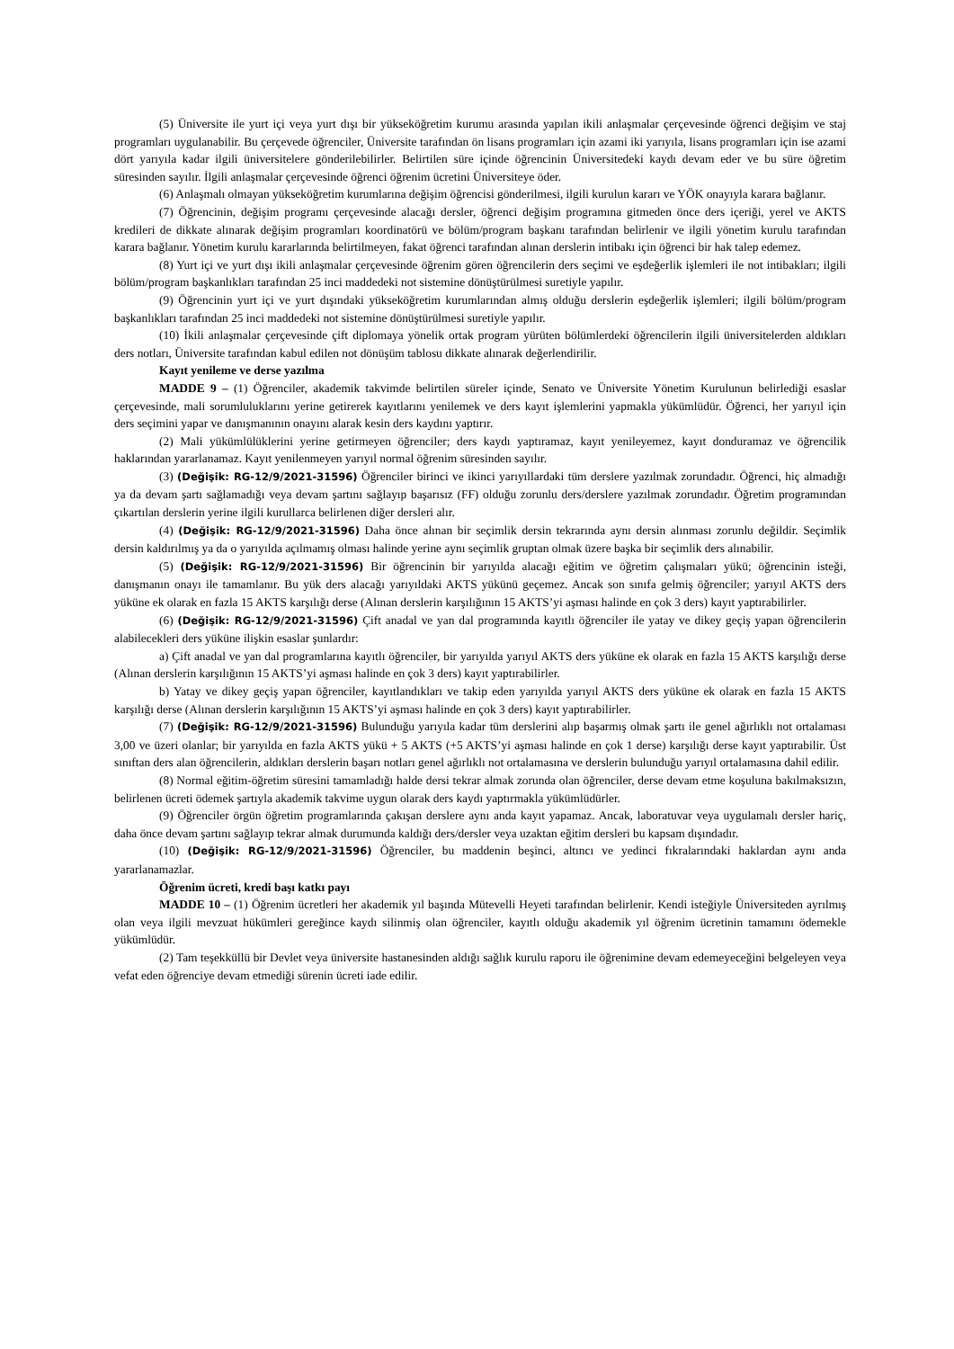(5) Üniversite ile yurt içi veya yurt dışı bir yükseköğretim kurumu arasında yapılan ikili anlaşmalar çerçevesinde öğrenci değişim ve staj programları uygulanabilir. Bu çerçevede öğrenciler, Üniversite tarafından ön lisans programları için azami iki yarıyıla, lisans programları için ise azami dört yarıyıla kadar ilgili üniversitelere gönderilebilirler. Belirtilen süre içinde öğrencinin Üniversitedeki kaydı devam eder ve bu süre öğretim süresinden sayılır. İlgili anlaşmalar çerçevesinde öğrenci öğrenim ücretini Üniversiteye öder.
(6) Anlaşmalı olmayan yükseköğretim kurumlarına değişim öğrencisi gönderilmesi, ilgili kurulun kararı ve YÖK onayıyla karara bağlanır.
(7) Öğrencinin, değişim programı çerçevesinde alacağı dersler, öğrenci değişim programına gitmeden önce ders içeriği, yerel ve AKTS kredileri de dikkate alınarak değişim programları koordinatörü ve bölüm/program başkanı tarafından belirlenir ve ilgili yönetim kurulu tarafından karara bağlanır. Yönetim kurulu kararlarında belirtilmeyen, fakat öğrenci tarafından alınan derslerin intibakı için öğrenci bir hak talep edemez.
(8) Yurt içi ve yurt dışı ikili anlaşmalar çerçevesinde öğrenim gören öğrencilerin ders seçimi ve eşdeğerlik işlemleri ile not intibakları; ilgili bölüm/program başkanlıkları tarafından 25 inci maddedeki not sistemine dönüştürülmesi suretiyle yapılır.
(9) Öğrencinin yurt içi ve yurt dışındaki yükseköğretim kurumlarından almış olduğu derslerin eşdeğerlik işlemleri; ilgili bölüm/program başkanlıkları tarafından 25 inci maddedeki not sistemine dönüştürülmesi suretiyle yapılır.
(10) İkili anlaşmalar çerçevesinde çift diplomaya yönelik ortak program yürüten bölümlerdeki öğrencilerin ilgili üniversitelerden aldıkları ders notları, Üniversite tarafından kabul edilen not dönüşüm tablosu dikkate alınarak değerlendirilir.
Kayıt yenileme ve derse yazılma
MADDE 9 – (1) Öğrenciler, akademik takvimde belirtilen süreler içinde, Senato ve Üniversite Yönetim Kurulunun belirlediği esaslar çerçevesinde, mali sorumluluklarını yerine getirerek kayıtlarını yenilemek ve ders kayıt işlemlerini yapmakla yükümlüdür. Öğrenci, her yarıyıl için ders seçimini yapar ve danışmanının onayını alarak kesin ders kaydını yaptırır.
(2) Mali yükümlülüklerini yerine getirmeyen öğrenciler; ders kaydı yaptıramaz, kayıt yenileyemez, kayıt donduramaz ve öğrencilik haklarından yararlanamaz. Kayıt yenilenmeyen yarıyıl normal öğrenim süresinden sayılır.
(3) (Değişik: RG-12/9/2021-31596) Öğrenciler birinci ve ikinci yarıyıllardaki tüm derslere yazılmak zorundadır. Öğrenci, hiç almadığı ya da devam şartı sağlamadığı veya devam şartını sağlayıp başarısız (FF) olduğu zorunlu ders/derslere yazılmak zorundadır. Öğretim programından çıkartılan derslerin yerine ilgili kurullarca belirlenen diğer dersleri alır.
(4) (Değişik: RG-12/9/2021-31596) Daha önce alınan bir seçimlik dersin tekrarında aynı dersin alınması zorunlu değildir. Seçimlik dersin kaldırılmış ya da o yarıyılda açılmamış olması halinde yerine aynı seçimlik gruptan olmak üzere başka bir seçimlik ders alınabilir.
(5) (Değişik: RG-12/9/2021-31596) Bir öğrencinin bir yarıyılda alacağı eğitim ve öğretim çalışmaları yükü; öğrencinin isteği, danışmanın onayı ile tamamlanır. Bu yük ders alacağı yarıyıldaki AKTS yükünü geçemez. Ancak son sınıfa gelmiş öğrenciler; yarıyıl AKTS ders yüküne ek olarak en fazla 15 AKTS karşılığı derse (Alınan derslerin karşılığının 15 AKTS’yi aşması halinde en çok 3 ders) kayıt yaptırabilirler.
(6) (Değişik: RG-12/9/2021-31596) Çift anadal ve yan dal programında kayıtlı öğrenciler ile yatay ve dikey geçiş yapan öğrencilerin alabilecekleri ders yüküne ilişkin esaslar şunlardır:
a) Çift anadal ve yan dal programlarına kayıtlı öğrenciler, bir yarıyılda yarıyıl AKTS ders yüküne ek olarak en fazla 15 AKTS karşılığı derse (Alınan derslerin karşılığının 15 AKTS’yi aşması halinde en çok 3 ders) kayıt yaptırabilirler.
b) Yatay ve dikey geçiş yapan öğrenciler, kayıtlandıkları ve takip eden yarıyılda yarıyıl AKTS ders yüküne ek olarak en fazla 15 AKTS karşılığı derse (Alınan derslerin karşılığının 15 AKTS’yi aşması halinde en çok 3 ders) kayıt yaptırabilirler.
(7) (Değişik: RG-12/9/2021-31596) Bulunduğu yarıyıla kadar tüm derslerini alıp başarmış olmak şartı ile genel ağırlıklı not ortalaması 3,00 ve üzeri olanlar; bir yarıyılda en fazla AKTS yükü + 5 AKTS (+5 AKTS’yi aşması halinde en çok 1 derse) karşılığı derse kayıt yaptırabilir. Üst sınıftan ders alan öğrencilerin, aldıkları derslerin başarı notları genel ağırlıklı not ortalamasına ve derslerin bulunduğu yarıyıl ortalamasına dahil edilir.
(8) Normal eğitim-öğretim süresini tamamladığı halde dersi tekrar almak zorunda olan öğrenciler, derse devam etme koşuluna bakılmaksızın, belirlenen ücreti ödemek şartıyla akademik takvime uygun olarak ders kaydı yaptırmakla yükümlüdürler.
(9) Öğrenciler örgün öğretim programlarında çakışan derslere aynı anda kayıt yapamaz. Ancak, laboratuvar veya uygulamalı dersler hariç, daha önce devam şartını sağlayıp tekrar almak durumunda kaldığı ders/dersler veya uzaktan eğitim dersleri bu kapsam dışındadır.
(10) (Değişik: RG-12/9/2021-31596) Öğrenciler, bu maddenin beşinci, altıncı ve yedinci fıkralarındaki haklardan aynı anda yararlanamazlar.
Öğrenim ücreti, kredi başı katkı payı
MADDE 10 – (1) Öğrenim ücretleri her akademik yıl başında Mütevelli Heyeti tarafından belirlenir. Kendi isteğiyle Üniversiteden ayrılmış olan veya ilgili mevzuat hükümleri gereğince kaydı silinmiş olan öğrenciler, kayıtlı olduğu akademik yıl öğrenim ücretinin tamamını ödemekle yükümlüdür.
(2) Tam teşekküllü bir Devlet veya üniversite hastanesinden aldığı sağlık kurulu raporu ile öğrenimine devam edemeyeceğini belgeleyen veya vefat eden öğrenciye devam etmediği sürenin ücreti iade edilir.